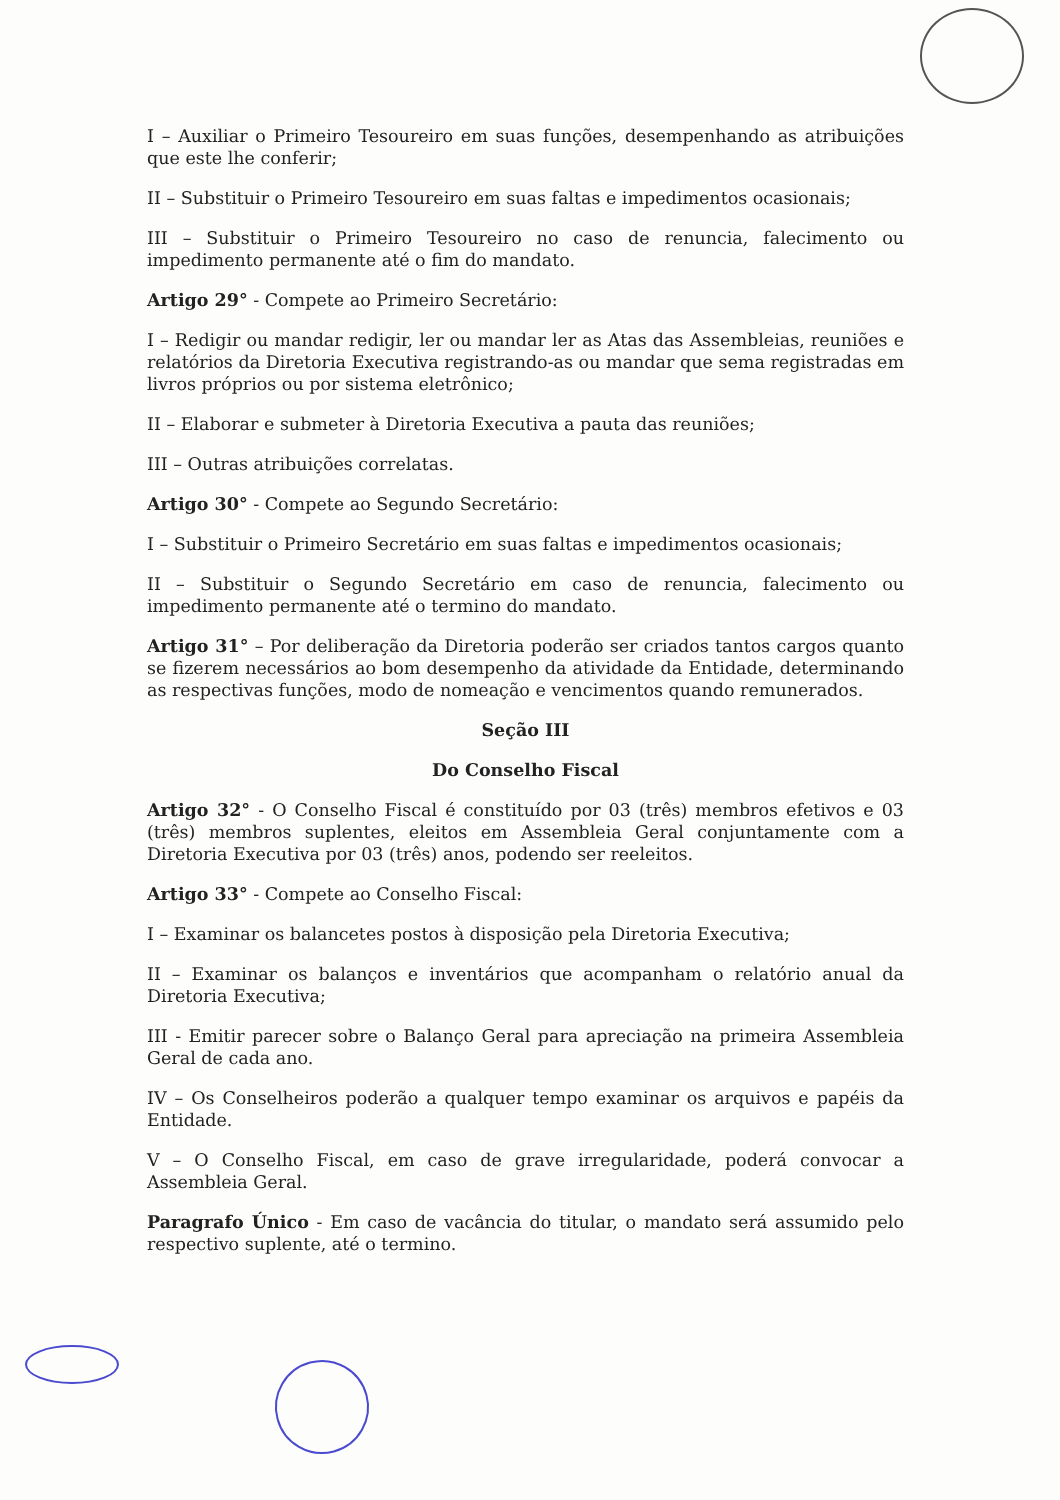I – Auxiliar o Primeiro Tesoureiro em suas funções, desempenhando as atribuições que este lhe conferir;
II – Substituir o Primeiro Tesoureiro em suas faltas e impedimentos ocasionais;
III – Substituir o Primeiro Tesoureiro no caso de renuncia, falecimento ou impedimento permanente até o fim do mandato.
Artigo 29° - Compete ao Primeiro Secretário:
I – Redigir ou mandar redigir, ler ou mandar ler as Atas das Assembleias, reuniões e relatórios da Diretoria Executiva registrando-as ou mandar que sema registradas em livros próprios ou por sistema eletrônico;
II – Elaborar e submeter à Diretoria Executiva a pauta das reuniões;
III – Outras atribuições correlatas.
Artigo 30° - Compete ao Segundo Secretário:
I – Substituir o Primeiro Secretário em suas faltas e impedimentos ocasionais;
II – Substituir o Segundo Secretário em caso de renuncia, falecimento ou impedimento permanente até o termino do mandato.
Artigo 31° – Por deliberação da Diretoria poderão ser criados tantos cargos quanto se fizerem necessários ao bom desempenho da atividade da Entidade, determinando as respectivas funções, modo de nomeação e vencimentos quando remunerados.
Seção III
Do Conselho Fiscal
Artigo 32° - O Conselho Fiscal é constituído por 03 (três) membros efetivos e 03 (três) membros suplentes, eleitos em Assembleia Geral conjuntamente com a Diretoria Executiva por 03 (três) anos, podendo ser reeleitos.
Artigo 33° - Compete ao Conselho Fiscal:
I – Examinar os balancetes postos à disposição pela Diretoria Executiva;
II – Examinar os balanços e inventários que acompanham o relatório anual da Diretoria Executiva;
III - Emitir parecer sobre o Balanço Geral para apreciação na primeira Assembleia Geral de cada ano.
IV – Os Conselheiros poderão a qualquer tempo examinar os arquivos e papéis da Entidade.
V – O Conselho Fiscal, em caso de grave irregularidade, poderá convocar a Assembleia Geral.
Paragrafo Único - Em caso de vacância do titular, o mandato será assumido pelo respectivo suplente, até o termino.